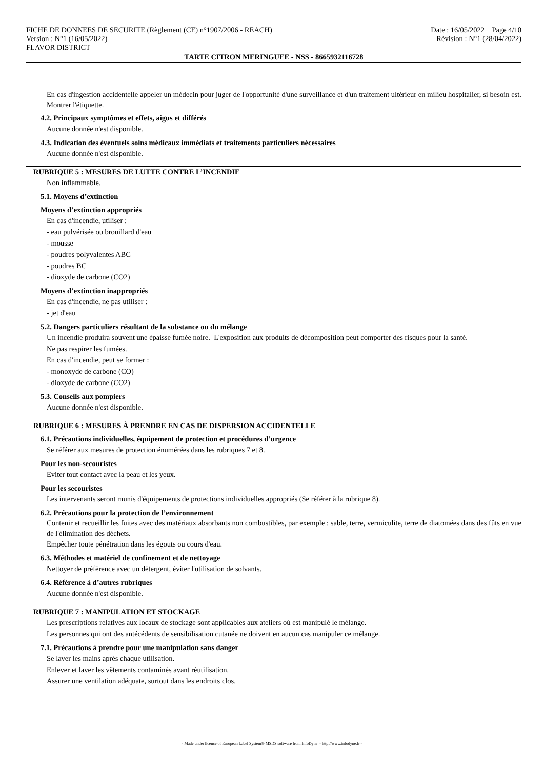FICHE DE DONNEES DE SECURITE (Règlement (CE) n°1907/2006 - REACH)
Version : N°1 (16/05/2022)
FLAVOR DISTRICT
Date : 16/05/2022 Page 4/10
Révision : N°1 (28/04/2022)
TARTE CITRON MERINGUEE - NSS - 8665932116728
En cas d'ingestion accidentelle appeler un médecin pour juger de l'opportunité d'une surveillance et d'un traitement ultérieur en milieu hospitalier, si besoin est. Montrer l'étiquette.
4.2. Principaux symptômes et effets, aigus et différés
Aucune donnée n'est disponible.
4.3. Indication des éventuels soins médicaux immédiats et traitements particuliers nécessaires
Aucune donnée n'est disponible.
RUBRIQUE 5 : MESURES DE LUTTE CONTRE L’INCENDIE
Non inflammable.
5.1. Moyens d’extinction
Moyens d’extinction appropriés
En cas d'incendie, utiliser :
- eau pulvérisée ou brouillard d'eau
- mousse
- poudres polyvalentes ABC
- poudres BC
- dioxyde de carbone (CO2)
Moyens d’extinction inappropriés
En cas d'incendie, ne pas utiliser :
- jet d'eau
5.2. Dangers particuliers résultant de la substance ou du mélange
Un incendie produira souvent une épaisse fumée noire. L'exposition aux produits de décomposition peut comporter des risques pour la santé.
Ne pas respirer les fumées.
En cas d'incendie, peut se former :
- monoxyde de carbone (CO)
- dioxyde de carbone (CO2)
5.3. Conseils aux pompiers
Aucune donnée n'est disponible.
RUBRIQUE 6 : MESURES À PRENDRE EN CAS DE DISPERSION ACCIDENTELLE
6.1. Précautions individuelles, équipement de protection et procédures d’urgence
Se référer aux mesures de protection énumérées dans les rubriques 7 et 8.
Pour les non-secouristes
Eviter tout contact avec la peau et les yeux.
Pour les secouristes
Les intervenants seront munis d'équipements de protections individuelles appropriés (Se référer à la rubrique 8).
6.2. Précautions pour la protection de l’environnement
Contenir et recueillir les fuites avec des matériaux absorbants non combustibles, par exemple : sable, terre, vermiculite, terre de diatomées dans des fûts en vue de l'élimination des déchets.
Empêcher toute pénétration dans les égouts ou cours d'eau.
6.3. Méthodes et matériel de confinement et de nettoyage
Nettoyer de préférence avec un détergent, éviter l'utilisation de solvants.
6.4. Référence à d’autres rubriques
Aucune donnée n'est disponible.
RUBRIQUE 7 : MANIPULATION ET STOCKAGE
Les prescriptions relatives aux locaux de stockage sont applicables aux ateliers où est manipulé le mélange.
Les personnes qui ont des antécédents de sensibilisation cutanée ne doivent en aucun cas manipuler ce mélange.
7.1. Précautions à prendre pour une manipulation sans danger
Se laver les mains après chaque utilisation.
Enlever et laver les vêtements contaminés avant réutilisation.
Assurer une ventilation adéquate, surtout dans les endroits clos.
- Made under licence of European Label System® MSDS software from InfoDyne - http://www.infodyne.fr -